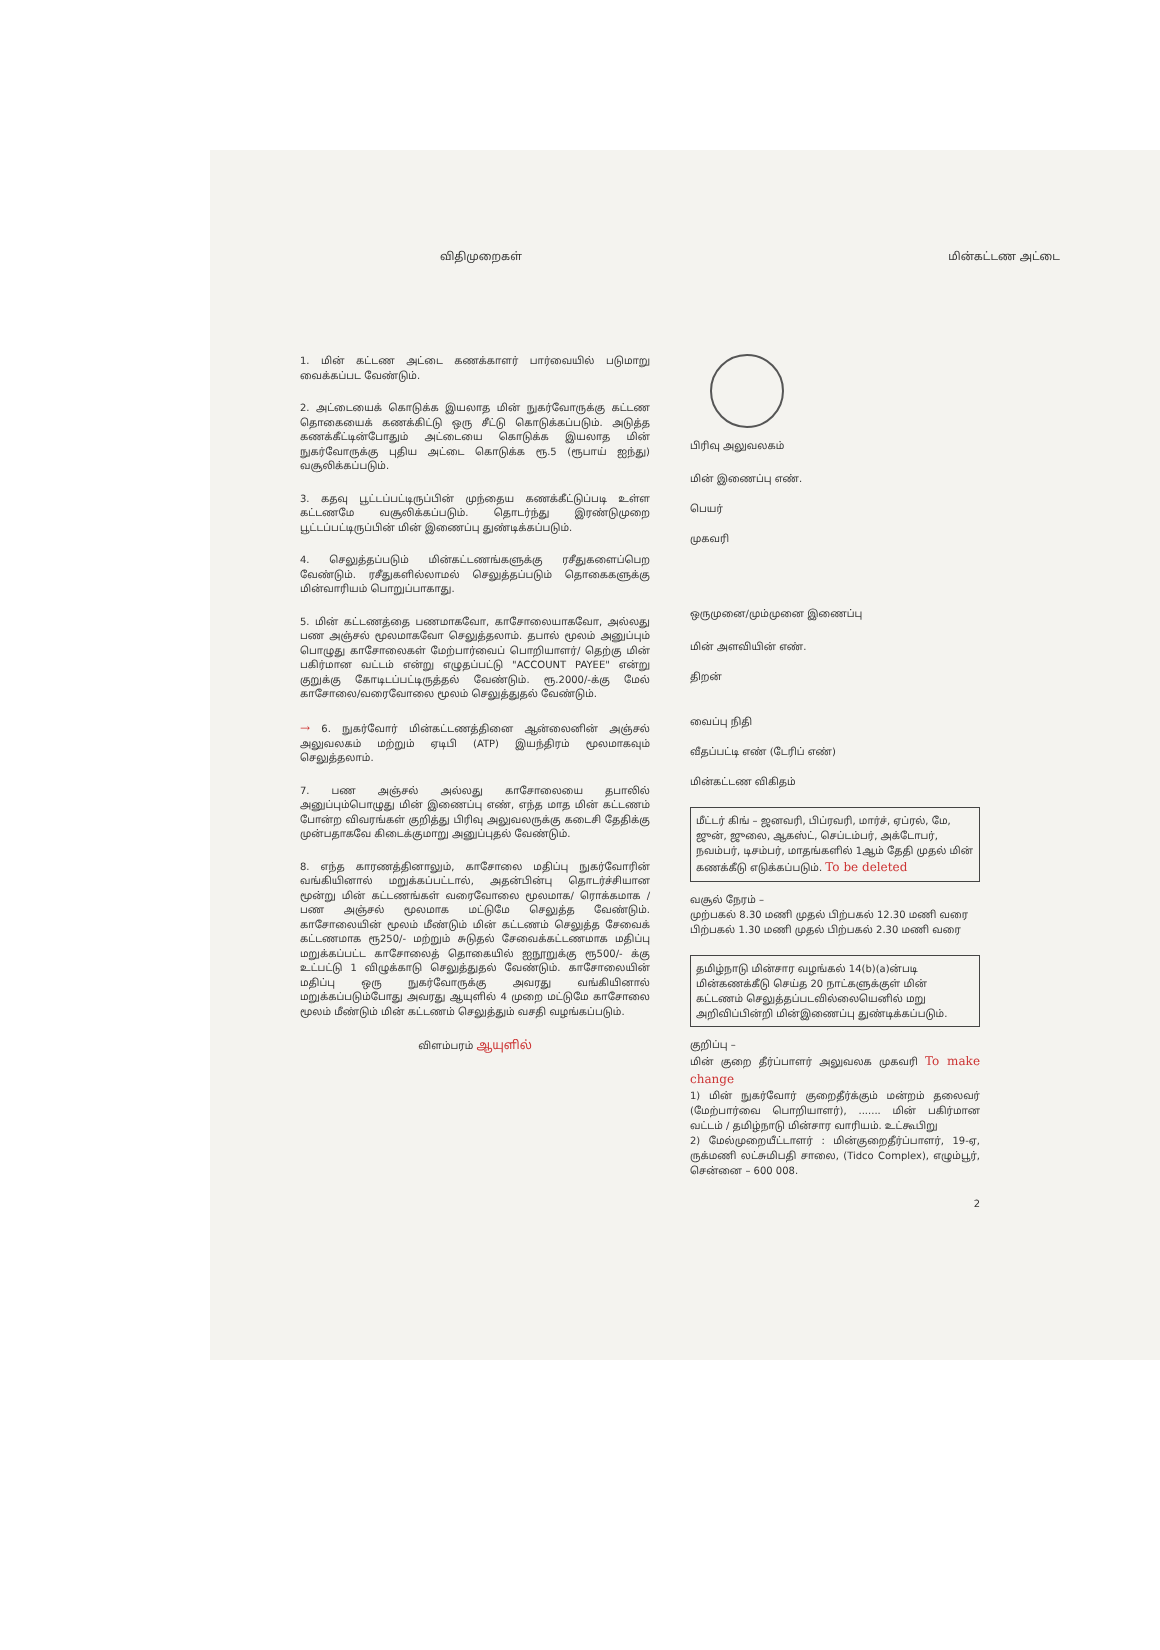விதிமுறைகள் மின்கட்டண அட்டை
1. மின் கட்டண அட்டை கணக்காளர் பார்வையில் படுமாறு வைக்கப்பட வேண்டும்.
2. அட்டையைக் கொடுக்க இயலாத மின் நுகர்வோருக்கு கட்டண தொகையைக் கணக்கிட்டு ஒரு சீட்டு கொடுக்கப்படும். அடுத்த கணக்கீட்டின்போதும் அட்டையை கொடுக்க இயலாத மின் நுகர்வோருக்கு புதிய அட்டை கொடுக்க ரூ.5 (ரூபாய் ஐந்து) வசூலிக்கப்படும்.
3. கதவு பூட்டப்பட்டிருப்பின் முந்தைய கணக்கீட்டுப்படி உள்ள கட்டணமே வசூலிக்கப்படும். தொடர்ந்து இரண்டுமுறை பூட்டப்பட்டிருப்பின் மின் இணைப்பு துண்டிக்கப்படும்.
4. செலுத்தப்படும் மின்கட்டணங்களுக்கு ரசீதுகளைப்பெற வேண்டும். ரசீதுகளில்லாமல் செலுத்தப்படும் தொகைகளுக்கு மின்வாரியம் பொறுப்பாகாது.
5. மின் கட்டணத்தை பணமாகவோ, காசோலையாகவோ, அல்லது பண அஞ்சல் மூலமாகவோ செலுத்தலாம். தபால் மூலம் அனுப்பும் பொழுது காசோலைகள் மேற்பார்வைப் பொறியாளர்/ தெற்கு மின் பகிர்மான வட்டம் என்று எழுதப்பட்டு "ACCOUNT PAYEE" என்று குறுக்கு கோடிடப்பட்டிருத்தல் வேண்டும். ரூ.2000/-க்கு மேல் காசோலை/வரைவோலை மூலம் செலுத்துதல் வேண்டும்.
→ 6. நுகர்வோர் மின்கட்டணத்தினை ஆன்லைனின் அஞ்சல் அலுவலகம் மற்றும் ஏடிபி (ATP) இயந்திரம் மூலமாகவும் செலுத்தலாம்.
7. பண அஞ்சல் அல்லது காசோலையை தபாலில் அனுப்பும்பொழுது மின் இணைப்பு எண், எந்த மாத மின் கட்டணம் போன்ற விவரங்கள் குறித்து பிரிவு அலுவலருக்கு கடைசி தேதிக்கு முன்பதாகவே கிடைக்குமாறு அனுப்புதல் வேண்டும்.
8. எந்த காரணத்தினாலும், காசோலை மதிப்பு நுகர்வோரின் வங்கியினால் மறுக்கப்பட்டால், அதன்பின்பு தொடர்ச்சியான மூன்று மின் கட்டணங்கள் வரைவோலை மூலமாக/ ரொக்கமாக /பண அஞ்சல் மூலமாக மட்டுமே செலுத்த வேண்டும். காசோலையின் மூலம் மீண்டும் மின் கட்டணம் செலுத்த சேவைக் கட்டணமாக ரூ250/- மற்றும் சுடுதல் சேவைக்கட்டணமாக மதிப்பு மறுக்கப்பட்ட காசோலைத் தொகையில் ஐநூறுக்கு ரூ500/- க்கு உட்பட்டு 1 விழுக்காடு செலுத்துதல் வேண்டும். காசோலையின் மதிப்பு ஒரு நுகர்வோருக்கு அவரது வங்கியினால் மறுக்கப்படும்போது அவரது ஆயுளில் 4 முறை மட்டுமே காசோலை மூலம் மீண்டும் மின் கட்டணம் செலுத்தும் வசதி வழங்கப்படும்.
விளம்பரம் ஆயுளில்
பிரிவு அலுவலகம்
மின் இணைப்பு எண்.
பெயர்
முகவரி
ஒருமுனை/மும்முனை இணைப்பு
மின் அளவியின் எண்.
திறன்
வைப்பு நிதி
வீதப்பட்டி எண் (டேரிப் எண்)
மின்கட்டண விகிதம்
மீட்டர் கிங் – ஜனவரி, பிப்ரவரி, மார்ச், ஏப்ரல், மே, ஜுன், ஜுலை, ஆகஸ்ட், செப்டம்பர், அக்டோபர், நவம்பர், டிசம்பர், மாதங்களில் 1ஆம் தேதி முதல் மின் கணக்கீடு எடுக்கப்படும். To be deleted
வசூல் நேரம் –
முற்பகல் 8.30 மணி முதல் பிற்பகல் 12.30 மணி வரை
பிற்பகல் 1.30 மணி முதல் பிற்பகல் 2.30 மணி வரை
தமிழ்நாடு மின்சார வழங்கல் 14(b)(a)ன்படி மின்கணக்கீடு செய்த 20 நாட்களுக்குள் மின் கட்டணம் செலுத்தப்படவில்லையெனில் மறு அறிவிப்பின்றி மின்இணைப்பு துண்டிக்கப்படும்.
குறிப்பு –
மின் குறை தீர்ப்பாளர் அலுவலக முகவரி To make change
1) மின் நுகர்வோர் குறைதீர்க்கும் மன்றம் தலைவர் (மேற்பார்வை பொறியாளர்), ....... மின் பகிர்மான வட்டம் / தமிழ்நாடு மின்சார வாரியம். உட்கூபிறு
2) மேல்முறையீட்டாளர் : மின்குறைதீர்ப்பாளர், 19-ஏ, ருக்மணி லட்சுமிபதி சாலை, (Tidco Complex), எழும்பூர், சென்னை – 600 008.
2